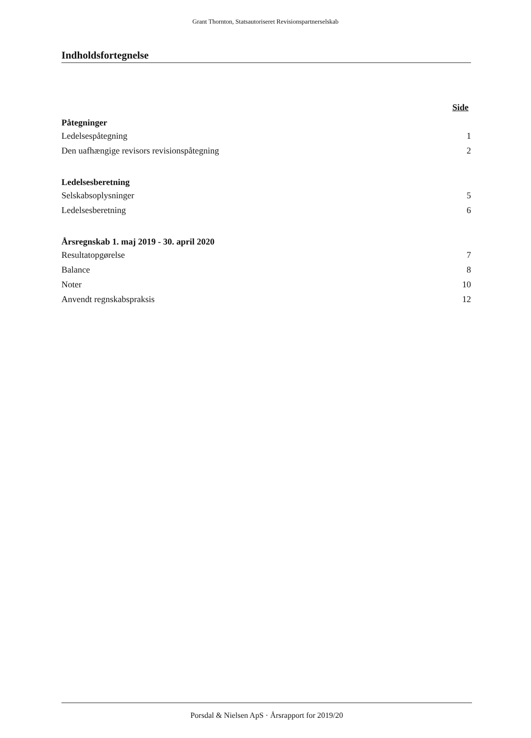Grant Thornton, Statsautoriseret Revisionspartnerselskab
Indholdsfortegnelse
Side
Påtegninger
Ledelsespåtegning 1
Den uafhængige revisors revisionspåtegning 2
Ledelsesberetning
Selskabsoplysninger 5
Ledelsesberetning 6
Årsregnskab 1. maj 2019 - 30. april 2020
Resultatopgørelse 7
Balance 8
Noter 10
Anvendt regnskabspraksis 12
Porsdal & Nielsen ApS · Årsrapport for 2019/20